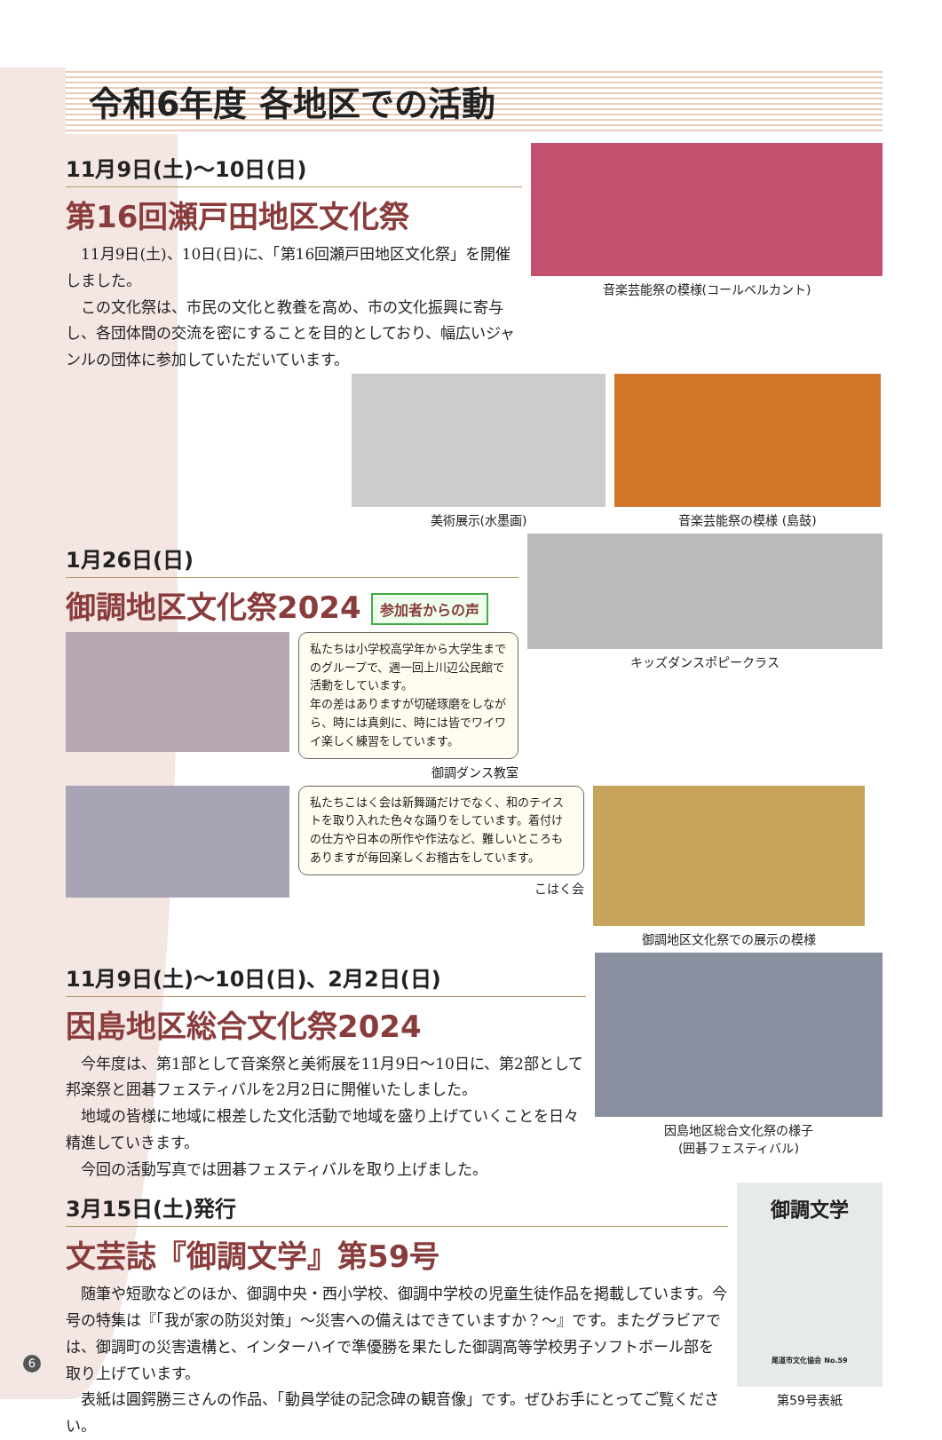令和6年度 各地区での活動
11月9日(土)〜10日(日)
第16回瀬戸田地区文化祭
　11月9日(土)、10日(日)に、「第16回瀬戸田地区文化祭」を開催しました。
　この文化祭は、市民の文化と教養を高め、市の文化振興に寄与し、各団体間の交流を密にすることを目的としており、幅広いジャンルの団体に参加していただいています。
音楽芸能祭の模様(コールベルカント)
美術展示(水墨画) 音楽芸能祭の模様 (島鼓)
1月26日(日)
御調地区文化祭2024 参加者からの声
私たちは小学校高学年から大学生までのグループで、週一回上川辺公民館で活動をしています。
年の差はありますが切磋琢磨をしながら、時には真剣に、時には皆でワイワイ楽しく練習をしています。
御調ダンス教室
キッズダンスポピークラス
私たちこはく会は新舞踊だけでなく、和のテイストを取り入れた色々な踊りをしています。着付けの仕方や日本の所作や作法など、難しいところもありますが毎回楽しくお稽古をしています。
こはく会
御調地区文化祭での展示の模様
11月9日(土)〜10日(日)、2月2日(日)
因島地区総合文化祭2024
　今年度は、第1部として音楽祭と美術展を11月9日〜10日に、第2部として邦楽祭と囲碁フェスティバルを2月2日に開催いたしました。
　地域の皆様に地域に根差した文化活動で地域を盛り上げていくことを日々精進していきます。
　今回の活動写真では囲碁フェスティバルを取り上げました。
因島地区総合文化祭の様子
(囲碁フェスティバル)
3月15日(土)発行
文芸誌『御調文学』第59号
　随筆や短歌などのほか、御調中央・西小学校、御調中学校の児童生徒作品を掲載しています。今号の特集は『「我が家の防災対策」〜災害への備えはできていますか？〜』です。またグラビアでは、御調町の災害遺構と、インターハイで準優勝を果たした御調高等学校男子ソフトボール部を取り上げています。
　表紙は圓鍔勝三さんの作品、「動員学徒の記念碑の観音像」です。ぜひお手にとってご覧ください。
御調文学
尾道市文化協会 No.59
第59号表紙
6